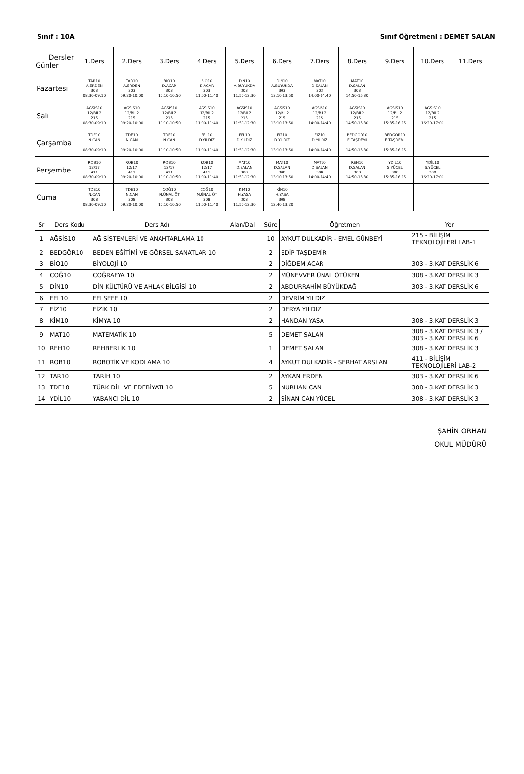Sınıf : 10A Sınıf Öğretmeni : DEMET SALAN
| Dersler Günler | 1.Ders | 2.Ders | 3.Ders | 4.Ders | 5.Ders | 6.Ders | 7.Ders | 8.Ders | 9.Ders | 10.Ders | 11.Ders |
| --- | --- | --- | --- | --- | --- | --- | --- | --- | --- | --- | --- |
| Pazartesi | TAR10 A.ERDEN 303 08:30-09:10 | TAR10 A.ERDEN 303 09:20-10:00 | BİO10 D.ACAR 303 10:10-10:50 | BİO10 D.ACAR 303 11:00-11:40 | DİN10 A.BÜYÜKDA 303 11:50-12:30 | DİN10 A.BÜYÜKDA 303 13:10-13:50 | MAT10 D.SALAN 303 14:00-14:40 | MAT10 D.SALAN 303 14:50-15:30 | | | |
| Salı | AĞSİS10 12/BİL2 215 08:30-09:10 | AĞSİS10 12/BİL2 215 09:20-10:00 | AĞSİS10 12/BİL2 215 10:10-10:50 | AĞSİS10 12/BİL2 215 11:00-11:40 | AĞSİS10 12/BİL2 215 11:50-12:30 | AĞSİS10 12/BİL2 215 13:10-13:50 | AĞSİS10 12/BİL2 215 14:00-14:40 | AĞSİS10 12/BİL2 215 14:50-15:30 | AĞSİS10 12/BİL2 215 15:35-16:15 | AĞSİS10 12/BİL2 215 16:20-17:00 | |
| Çarşamba | TDE10 N.CAN 08:30-09:10 | TDE10 N.CAN 09:20-10:00 | TDE10 N.CAN 10:10-10:50 | FEL10 D.YILDIZ 11:00-11:40 | FEL10 D.YILDIZ 11:50-12:30 | FİZ10 D.YILDIZ 13:10-13:50 | FİZ10 D.YILDIZ 14:00-14:40 | BEDGÖR10 E.TAŞDEMİ 14:50-15:30 | BEDGÖR10 E.TAŞDEMİ 15:35-16:15 | | |
| Perşembe | ROB10 12/17 411 08:30-09:10 | ROB10 12/17 411 09:20-10:00 | ROB10 12/17 411 10:10-10:50 | ROB10 12/17 411 11:00-11:40 | MAT10 D.SALAN 308 11:50-12:30 | MAT10 D.SALAN 308 13:10-13:50 | MAT10 D.SALAN 308 14:00-14:40 | REH10 D.SALAN 308 14:50-15:30 | YDİL10 S.YÜCEL 308 15:35-16:15 | YDİL10 S.YÜCEL 308 16:20-17:00 | |
| Cuma | TDE10 N.CAN 308 08:30-09:10 | TDE10 N.CAN 308 09:20-10:00 | COĞ10 M.ÜNAL ÖT 308 10:10-10:50 | COĞ10 M.ÜNAL ÖT 308 11:00-11:40 | KİM10 H.YASA 308 11:50-12:30 | KİM10 H.YASA 308 12:40-13:20 | | | | | |
| Sr | Ders Kodu | Ders Adı | Alan/Dal | Süre | Öğretmen | Yer |
| --- | --- | --- | --- | --- | --- | --- |
| 1 | AĞSİS10 | AĞ SİSTEMLERİ VE ANAHTARLAMA 10 | | 10 | AYKUT DULKADİR - EMEL GÜNBEYİ | 215 - BİLİŞİM TEKNOLOJİLERİ LAB-1 |
| 2 | BEDGÖR10 | BEDEN EĞİTİMİ VE GÖRSEL SANATLAR 10 | | 2 | EDİP TAŞDEMİR | |
| 3 | BİO10 | BİYOLOJİ 10 | | 2 | DİĞDEM ACAR | 303 - 3.KAT DERSLİK 6 |
| 4 | COĞ10 | COĞRAFYA 10 | | 2 | MÜNEVVER ÜNAL ÖTÜKEN | 308 - 3.KAT DERSLİK 3 |
| 5 | DİN10 | DİN KÜLTÜRÜ VE AHLAK BİLGİSİ 10 | | 2 | ABDURRAHİM BÜYÜKDAĞ | 303 - 3.KAT DERSLİK 6 |
| 6 | FEL10 | FELSEFE 10 | | 2 | DEVRİM YILDIZ | |
| 7 | FİZ10 | FİZİK 10 | | 2 | DERYA YILDIZ | |
| 8 | KİM10 | KİMYA 10 | | 2 | HANDAN YASA | 308 - 3.KAT DERSLİK 3 |
| 9 | MAT10 | MATEMATİK 10 | | 5 | DEMET SALAN | 308 - 3.KAT DERSLİK 3 / 303 - 3.KAT DERSLİK 6 |
| 10 | REH10 | REHBERLİK 10 | | 1 | DEMET SALAN | 308 - 3.KAT DERSLİK 3 |
| 11 | ROB10 | ROBOTİK VE KODLAMA 10 | | 4 | AYKUT DULKADİR - SERHAT ARSLAN | 411 - BİLİŞİM TEKNOLOJİLERİ LAB-2 |
| 12 | TAR10 | TARİH 10 | | 2 | AYKAN ERDEN | 303 - 3.KAT DERSLİK 6 |
| 13 | TDE10 | TÜRK DİLİ VE EDEBİYATI 10 | | 5 | NURHAN CAN | 308 - 3.KAT DERSLİK 3 |
| 14 | YDİL10 | YABANCI DİL 10 | | 2 | SİNAN CAN YÜCEL | 308 - 3.KAT DERSLİK 3 |
ŞAHİN ORHAN
OKUL MÜDÜRÜ